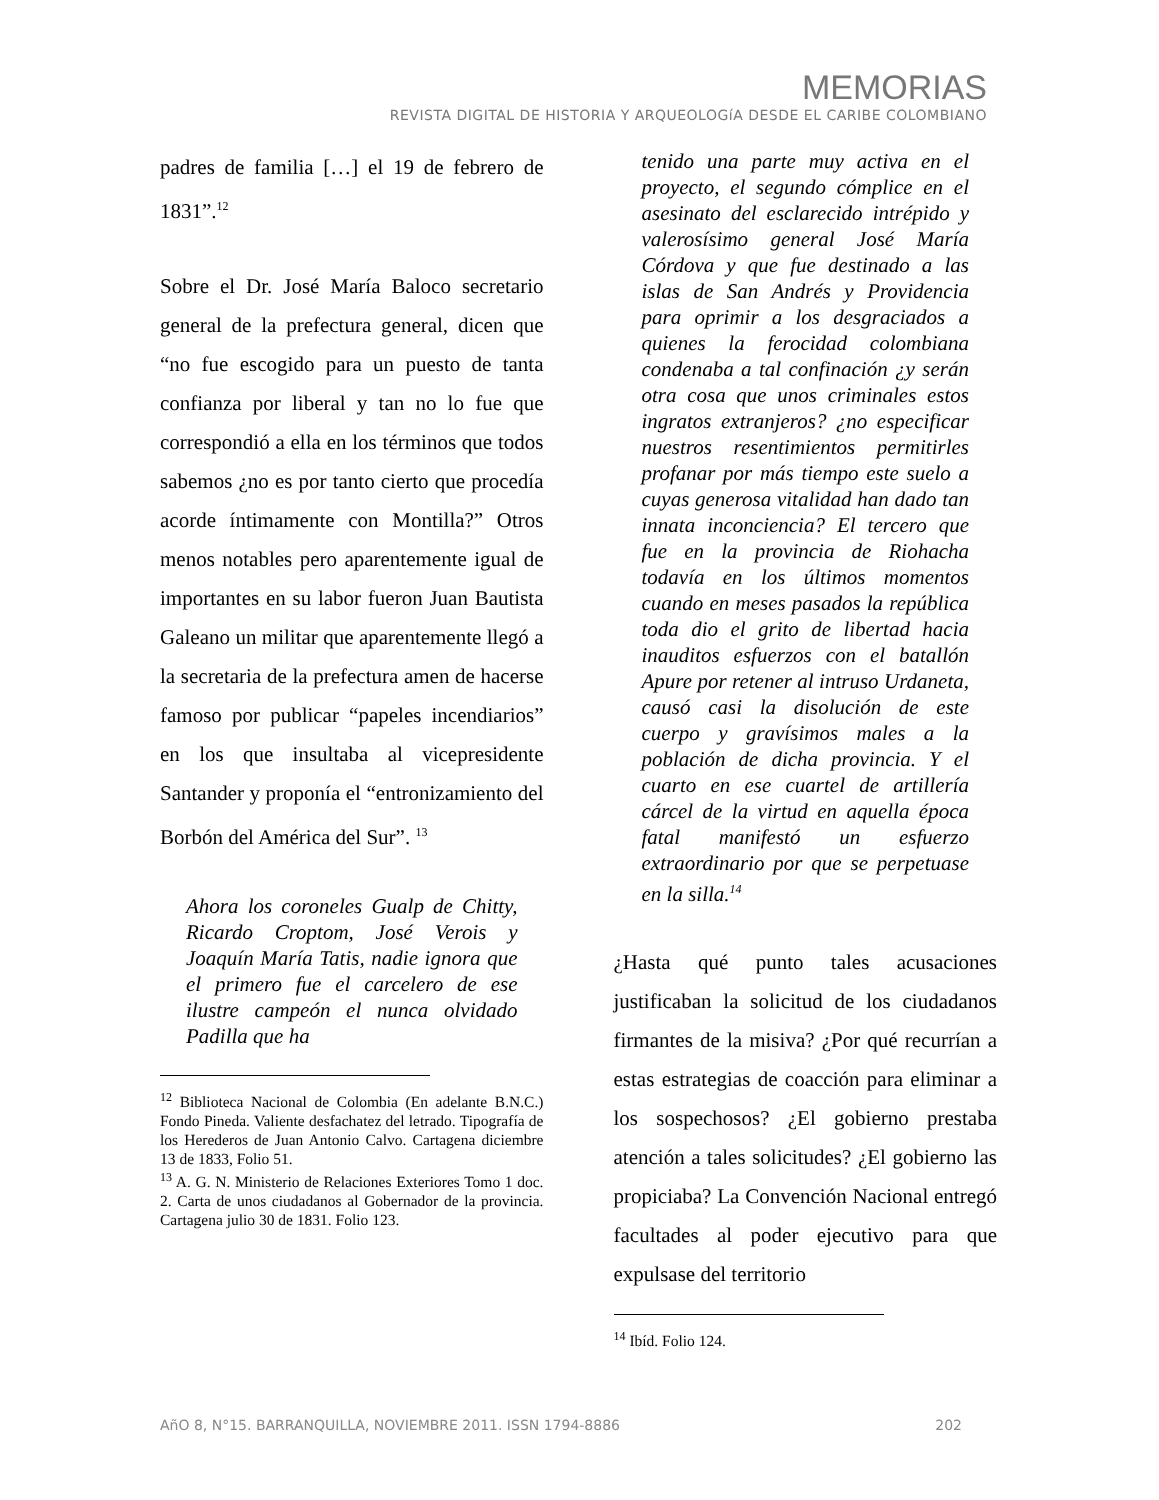MEMORIAS
REVISTA DIGITAL DE HISTORIA Y ARQUEOLOGíA DESDE EL CARIBE COLOMBIANO
padres de familia […] el 19 de febrero de 1831”.<sup>12</sup>
Sobre el Dr. José María Baloco secretario general de la prefectura general, dicen que “no fue escogido para un puesto de tanta confianza por liberal y tan no lo fue que correspondió a ella en los términos que todos sabemos ¿no es por tanto cierto que procedía acorde íntimamente con Montilla?” Otros menos notables pero aparentemente igual de importantes en su labor fueron Juan Bautista Galeano un militar que aparentemente llegó a la secretaria de la prefectura amen de hacerse famoso por publicar “papeles incendiarios” en los que insultaba al vicepresidente Santander y proponía el “entronizamiento del Borbón del América del Sur”. <sup>13</sup>
Ahora los coroneles Gualp de Chitty, Ricardo Croptom, José Verois y Joaquín María Tatis, nadie ignora que el primero fue el carcelero de ese ilustre campeón el nunca olvidado Padilla que ha
<sup>12</sup> Biblioteca Nacional de Colombia (En adelante B.N.C.) Fondo Pineda. Valiente desfachatez del letrado. Tipografía de los Herederos de Juan Antonio Calvo. Cartagena diciembre 13 de 1833, Folio 51.
<sup>13</sup> A. G. N. Ministerio de Relaciones Exteriores Tomo 1 doc. 2. Carta de unos ciudadanos al Gobernador de la provincia. Cartagena julio 30 de 1831. Folio 123.
tenido una parte muy activa en el proyecto, el segundo cómplice en el asesinato del esclarecido intrépido y valerosísimo general José María Córdova y que fue destinado a las islas de San Andrés y Providencia para oprimir a los desgraciados a quienes la ferocidad colombiana condenaba a tal confinación ¿y serán otra cosa que unos criminales estos ingratos extranjeros? ¿no especificar nuestros resentimientos permitirles profanar por más tiempo este suelo a cuyas generosa vitalidad han dado tan innata inconciencia? El tercero que fue en la provincia de Riohacha todavía en los últimos momentos cuando en meses pasados la república toda dio el grito de libertad hacia inauditos esfuerzos con el batallón Apure por retener al intruso Urdaneta, causó casi la disolución de este cuerpo y gravísimos males a la población de dicha provincia. Y el cuarto en ese cuartel de artillería cárcel de la virtud en aquella época fatal manifestó un esfuerzo extraordinario por que se perpetuase en la silla.<sup>14</sup>
¿Hasta qué punto tales acusaciones justificaban la solicitud de los ciudadanos firmantes de la misiva? ¿Por qué recurrían a estas estrategias de coacción para eliminar a los sospechosos? ¿El gobierno prestaba atención a tales solicitudes? ¿El gobierno las propiciaba? La Convención Nacional entregó facultades al poder ejecutivo para que expulsase del territorio
<sup>14</sup> Ibíd. Folio 124.
AñO 8, N°15. BARRANQUILLA, NOVIEMBRE 2011. ISSN 1794-8886 202